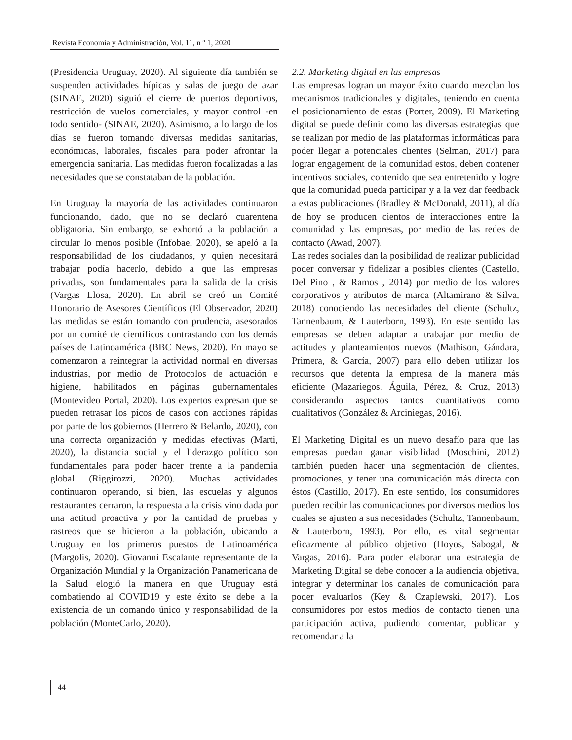Revista Economía y Administración, Vol. 11, n º 1, 2020
(Presidencia Uruguay, 2020). Al siguiente día también se suspenden actividades hípicas y salas de juego de azar (SINAE, 2020) siguió el cierre de puertos deportivos, restricción de vuelos comerciales, y mayor control -en todo sentido- (SINAE, 2020). Asimismo, a lo largo de los días se fueron tomando diversas medidas sanitarias, económicas, laborales, fiscales para poder afrontar la emergencia sanitaria. Las medidas fueron focalizadas a las necesidades que se constataban de la población.
En Uruguay la mayoría de las actividades continuaron funcionando, dado, que no se declaró cuarentena obligatoria. Sin embargo, se exhortó a la población a circular lo menos posible (Infobae, 2020), se apeló a la responsabilidad de los ciudadanos, y quien necesitará trabajar podía hacerlo, debido a que las empresas privadas, son fundamentales para la salida de la crisis (Vargas Llosa, 2020). En abril se creó un Comité Honorario de Asesores Científicos (El Observador, 2020) las medidas se están tomando con prudencia, asesorados por un comité de científicos contrastando con los demás países de Latinoamérica (BBC News, 2020). En mayo se comenzaron a reintegrar la actividad normal en diversas industrias, por medio de Protocolos de actuación e higiene, habilitados en páginas gubernamentales (Montevideo Portal, 2020). Los expertos expresan que se pueden retrasar los picos de casos con acciones rápidas por parte de los gobiernos (Herrero & Belardo, 2020), con una correcta organización y medidas efectivas (Marti, 2020), la distancia social y el liderazgo político son fundamentales para poder hacer frente a la pandemia global (Riggirozzi, 2020). Muchas actividades continuaron operando, si bien, las escuelas y algunos restaurantes cerraron, la respuesta a la crisis vino dada por una actitud proactiva y por la cantidad de pruebas y rastreos que se hicieron a la población, ubicando a Uruguay en los primeros puestos de Latinoamérica (Margolis, 2020). Giovanni Escalante representante de la Organización Mundial y la Organización Panamericana de la Salud elogió la manera en que Uruguay está combatiendo al COVID19 y este éxito se debe a la existencia de un comando único y responsabilidad de la población (MonteCarlo, 2020).
2.2. Marketing digital en las empresas
Las empresas logran un mayor éxito cuando mezclan los mecanismos tradicionales y digitales, teniendo en cuenta el posicionamiento de estas (Porter, 2009). El Marketing digital se puede definir como las diversas estrategias que se realizan por medio de las plataformas informáticas para poder llegar a potenciales clientes (Selman, 2017) para lograr engagement de la comunidad estos, deben contener incentivos sociales, contenido que sea entretenido y logre que la comunidad pueda participar y a la vez dar feedback a estas publicaciones (Bradley & McDonald, 2011), al día de hoy se producen cientos de interacciones entre la comunidad y las empresas, por medio de las redes de contacto (Awad, 2007).
Las redes sociales dan la posibilidad de realizar publicidad poder conversar y fidelizar a posibles clientes (Castello, Del Pino , & Ramos , 2014) por medio de los valores corporativos y atributos de marca (Altamirano & Silva, 2018) conociendo las necesidades del cliente (Schultz, Tannenbaum, & Lauterborn, 1993). En este sentido las empresas se deben adaptar a trabajar por medio de actitudes y planteamientos nuevos (Mathison, Gándara, Primera, & García, 2007) para ello deben utilizar los recursos que detenta la empresa de la manera más eficiente (Mazariegos, Águila, Pérez, & Cruz, 2013) considerando aspectos tantos cuantitativos como cualitativos (González & Arciniegas, 2016).
El Marketing Digital es un nuevo desafío para que las empresas puedan ganar visibilidad (Moschini, 2012) también pueden hacer una segmentación de clientes, promociones, y tener una comunicación más directa con éstos (Castillo, 2017). En este sentido, los consumidores pueden recibir las comunicaciones por diversos medios los cuales se ajusten a sus necesidades (Schultz, Tannenbaum, & Lauterborn, 1993). Por ello, es vital segmentar eficazmente al público objetivo (Hoyos, Sabogal, & Vargas, 2016). Para poder elaborar una estrategia de Marketing Digital se debe conocer a la audiencia objetiva, integrar y determinar los canales de comunicación para poder evaluarlos (Key & Czaplewski, 2017). Los consumidores por estos medios de contacto tienen una participación activa, pudiendo comentar, publicar y recomendar a la
44